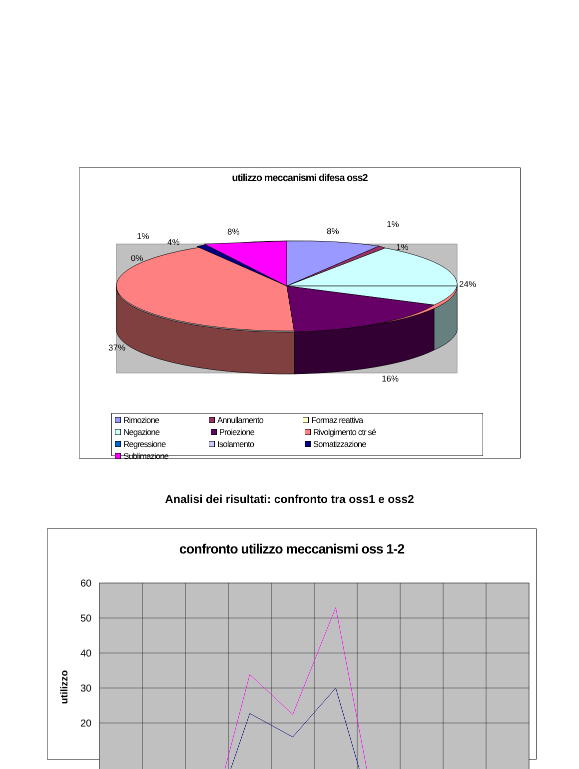utilizzo meccanismi difesa oss2
8%
1%
1%
24%
16%
37%
0%
1%
4%
8%
Rimozione Annullamento Formaz reattiva Negazione Proiezione
Rivolgimento ctr sé
Regressione Isolamento Somatizzazione Sublimazione
Analisi dei risultati: confronto tra oss1 e oss2
confronto utilizzo meccanismi oss 1-2
60
50
40
30
20
utilizzo